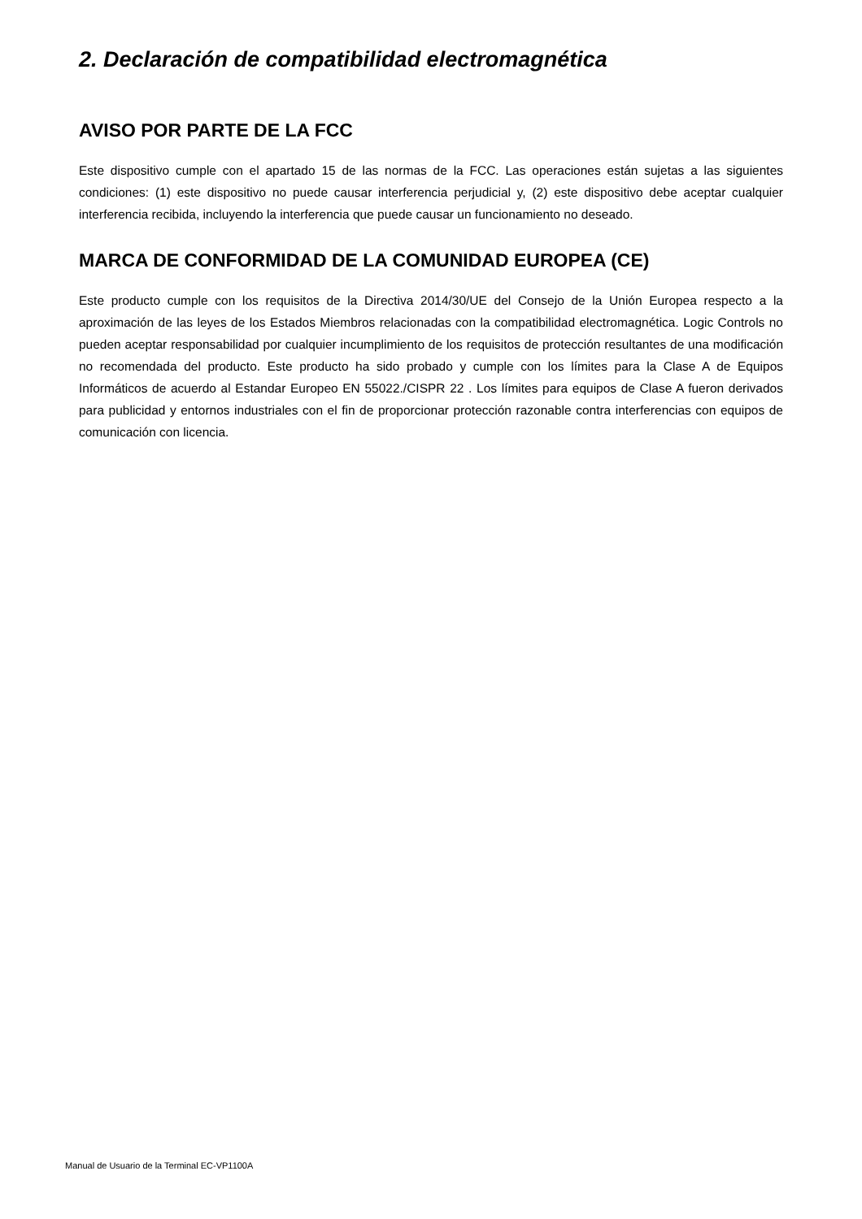2. Declaración de compatibilidad electromagnética
AVISO POR PARTE DE LA FCC
Este dispositivo cumple con el apartado 15 de las normas de la FCC. Las operaciones están sujetas a las siguientes condiciones: (1) este dispositivo no puede causar interferencia perjudicial y, (2) este dispositivo debe aceptar cualquier interferencia recibida, incluyendo la interferencia que puede causar un funcionamiento no deseado.
MARCA DE CONFORMIDAD DE LA COMUNIDAD EUROPEA (CE)
Este producto cumple con los requisitos de la Directiva 2014/30/UE del Consejo de la Unión Europea respecto a la aproximación de las leyes de los Estados Miembros relacionadas con la compatibilidad electromagnética. Logic Controls no pueden aceptar responsabilidad por cualquier incumplimiento de los requisitos de protección resultantes de una modificación no recomendada del producto. Este producto ha sido probado y cumple con los límites para la Clase A de Equipos Informáticos de acuerdo al Estandar Europeo EN 55022./CISPR 22 . Los límites para equipos de Clase A fueron derivados para publicidad y entornos industriales con el fin de proporcionar protección razonable contra interferencias con equipos de comunicación con licencia.
Manual de Usuario de la Terminal EC-VP1100A